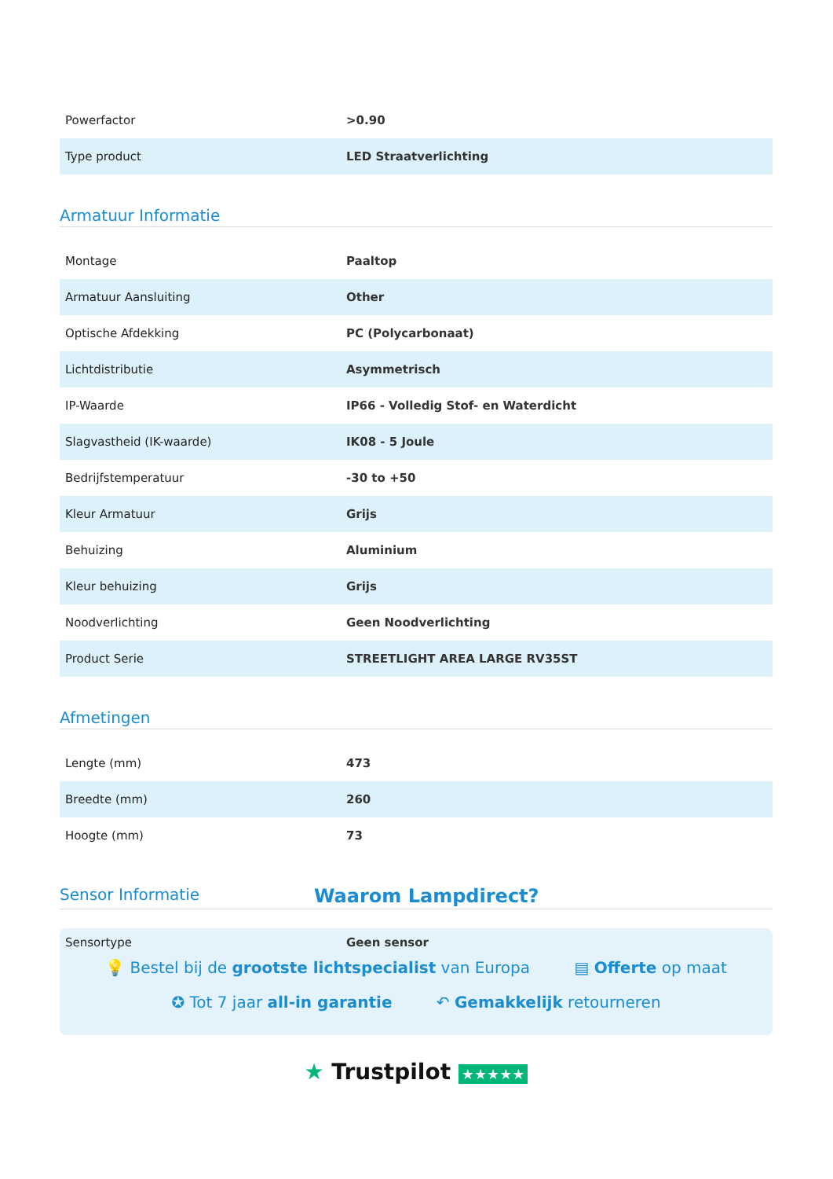| Powerfactor | >0.90 |
| Type product | LED Straatverlichting |
Armatuur Informatie
| Montage | Paaltop |
| Armatuur Aansluiting | Other |
| Optische Afdekking | PC (Polycarbonaat) |
| Lichtdistributie | Asymmetrisch |
| IP-Waarde | IP66 - Volledig Stof- en Waterdicht |
| Slagvastheid (IK-waarde) | IK08 - 5 Joule |
| Bedrijfstemperatuur | -30 to +50 |
| Kleur Armatuur | Grijs |
| Behuizing | Aluminium |
| Kleur behuizing | Grijs |
| Noodverlichting | Geen Noodverlichting |
| Product Serie | STREETLIGHT AREA LARGE RV35ST |
Afmetingen
| Lengte (mm) | 473 |
| Breedte (mm) | 260 |
| Hoogte (mm) | 73 |
Sensor Informatie Waarom Lampdirect?
| Sensortype | Geen sensor |
💡 Bestel bij de grootste lichtspecialist van Europa ▤ Offerte op maat
✪ Tot 7 jaar all-in garantie ↶ Gemakkelijk retourneren
★ Trustpilot ★★★★★